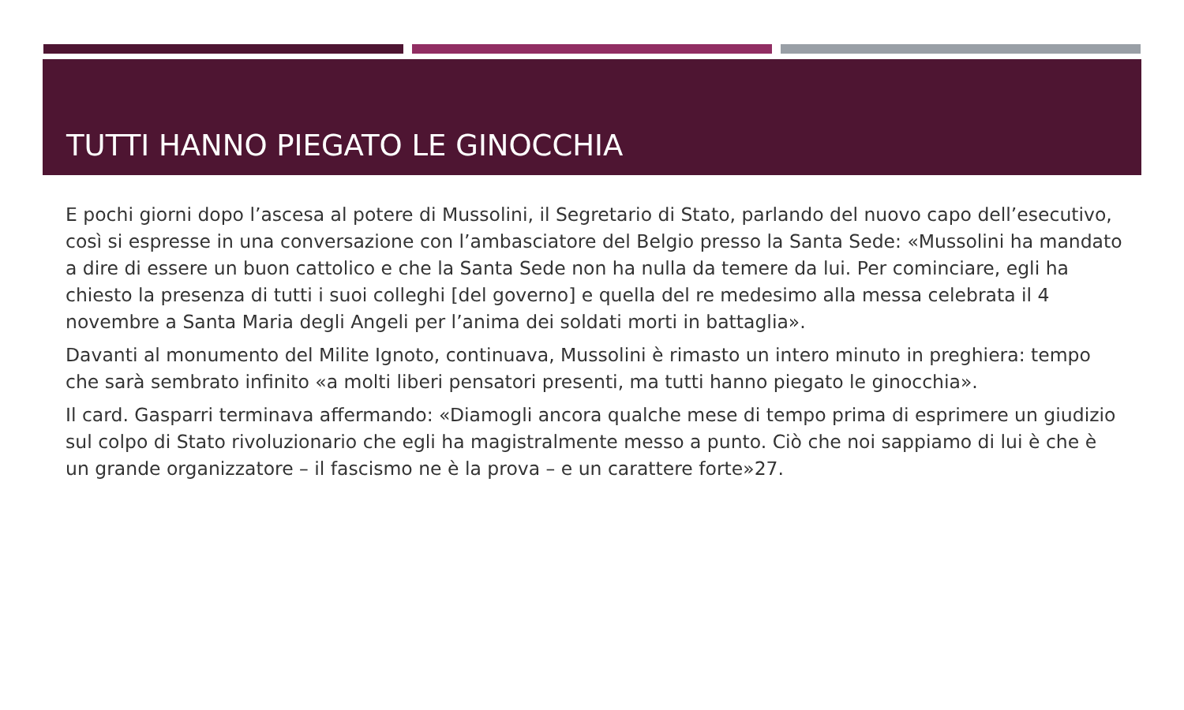TUTTI HANNO PIEGATO LE GINOCCHIA
E pochi giorni dopo l’ascesa al potere di Mussolini, il Segretario di Stato, parlando del nuovo capo dell’esecutivo, così si espresse in una conversazione con l’ambasciatore del Belgio presso la Santa Sede: «Mussolini ha mandato a dire di essere un buon cattolico e che la Santa Sede non ha nulla da temere da lui. Per cominciare, egli ha chiesto la presenza di tutti i suoi colleghi [del governo] e quella del re medesimo alla messa celebrata il 4 novembre a Santa Maria degli Angeli per l’anima dei soldati morti in battaglia».
Davanti al monumento del Milite Ignoto, continuava, Mussolini è rimasto un intero minuto in preghiera: tempo che sarà sembrato infinito «a molti liberi pensatori presenti, ma tutti hanno piegato le ginocchia».
Il card. Gasparri terminava affermando: «Diamogli ancora qualche mese di tempo prima di esprimere un giudizio sul colpo di Stato rivoluzionario che egli ha magistralmente messo a punto. Ciò che noi sappiamo di lui è che è un grande organizzatore – il fascismo ne è la prova – e un carattere forte»27.